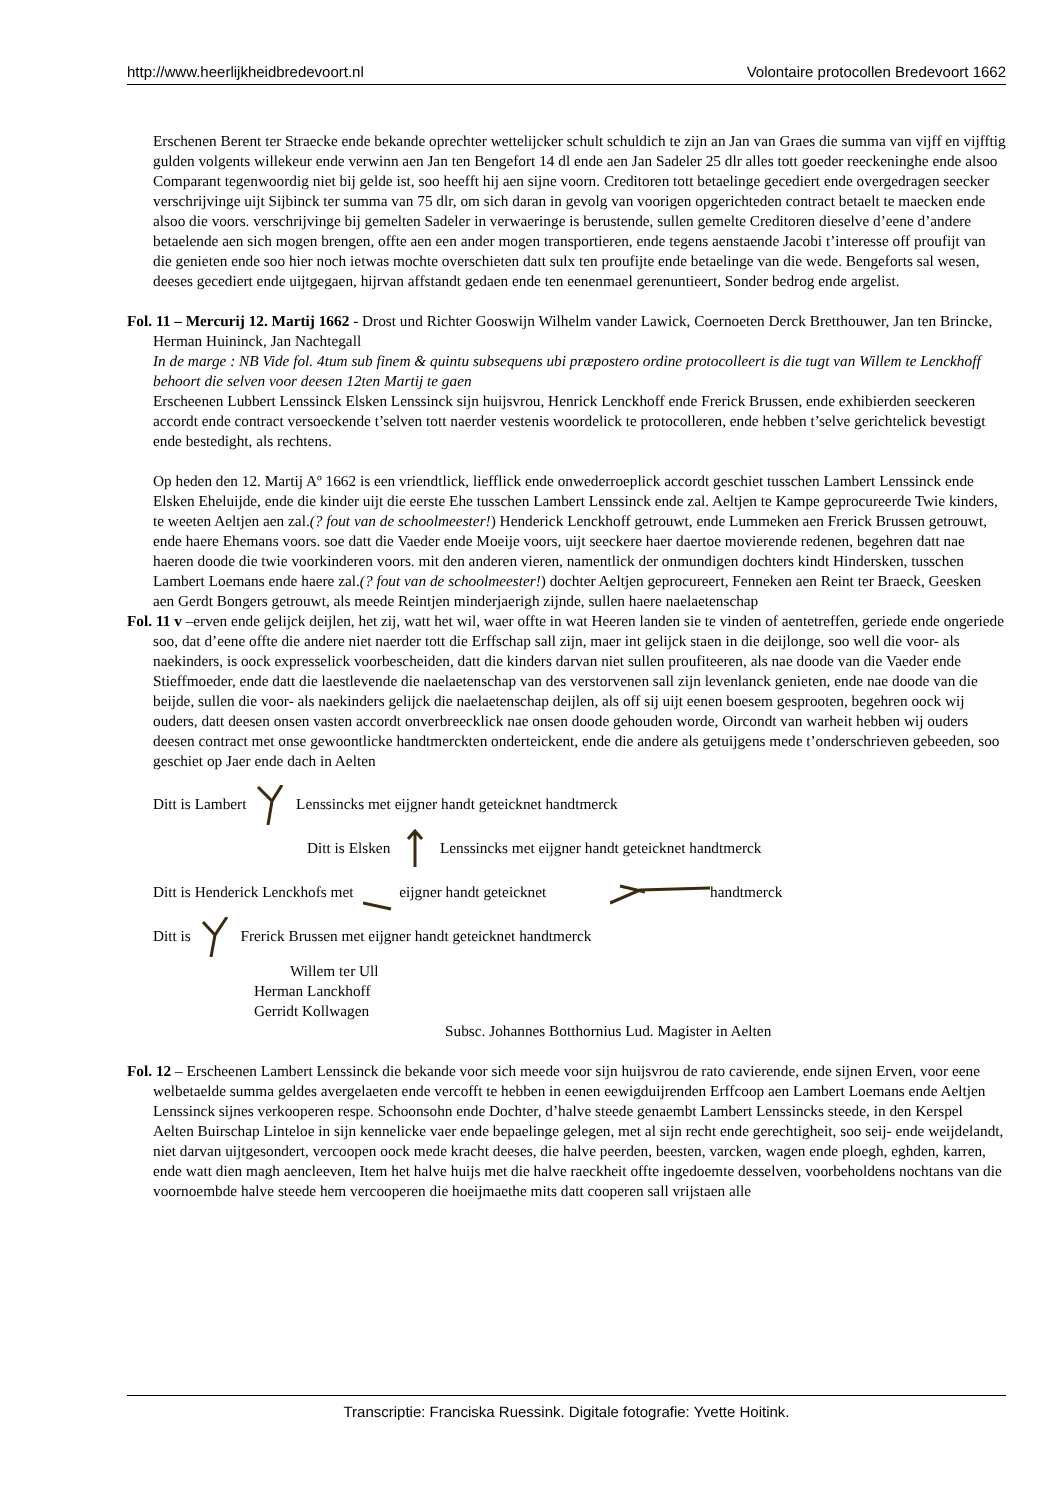http://www.heerlijkheidbredevoort.nl Volontaire protocollen Bredevoort 1662
Erschenen Berent ter Straecke ende bekande oprechter wettelijcker schult schuldich te zijn an Jan van Graes die summa van vijff en vijfftig gulden volgents willekeur ende verwinn aen Jan ten Bengefort 14 dl ende aen Jan Sadeler 25 dlr alles tott goeder reeckeninghe ende alsoo Comparant tegenwoordig niet bij gelde ist, soo heefft hij aen sijne voorn. Creditoren tott betaelinge gecediert ende overgedragen seecker verschrijvinge uijt Sijbinck ter summa van 75 dlr, om sich daran in gevolg van voorigen opgerichteden contract betaelt te maecken ende alsoo die voors. verschrijvinge bij gemelten Sadeler in verwaeringe is berustende, sullen gemelte Creditoren dieselve d’eene d’andere betaelende aen sich mogen brengen, offte aen een ander mogen transportieren, ende tegens aenstaende Jacobi t’interesse off proufijt van die genieten ende soo hier noch ietwas mochte overschieten datt sulx ten proufijte ende betaelinge van die wede. Bengeforts sal wesen, deeses gecediert ende uijtgegaen, hijrvan affstandt gedaen ende ten eenenmael gerenuntieert, Sonder bedrog ende argelist.
Fol. 11 – Mercurij 12. Martij 1662 - Drost und Richter Gooswijn Wilhelm vander Lawick, Coernoeten Derck Bretthouwer, Jan ten Brincke, Herman Huininck, Jan Nachtegall
In de marge : NB Vide fol. 4tum sub finem & quintu subsequens ubi præpostero ordine protocolleert is die tugt van Willem te Lenckhoff behoort die selven voor deesen 12ten Martij te gaen
Erscheenen Lubbert Lenssinck Elsken Lenssinck sijn huijsvrou, Henrick Lenckhoff ende Frerick Brussen, ende exhibierden seeckeren accordt ende contract versoeckende t’selven tott naerder vestenis woordelick te protocolleren, ende hebben t’selve gerichtelick bevestigt ende bestedight, als rechtens.
Op heden den 12. Martij Aº 1662 is een vriendtlick, liefflick ende onwederroeplick accordt geschiet tusschen Lambert Lenssinck ende Elsken Eheluijde, ende die kinder uijt die eerste Ehe tusschen Lambert Lenssinck ende zal. Aeltjen te Kampe geprocureerde Twie kinders, te weeten Aeltjen aen zal.(? fout van de schoolmeester!) Henderick Lenckhoff getrouwt, ende Lummeken aen Frerick Brussen getrouwt, ende haere Ehemans voors. soe datt die Vaeder ende Moeije voors, uijt seeckere haer daertoe movierende redenen, begehren datt nae haeren doode die twie voorkinderen voors. mit den anderen vieren, namentlick der onmundigen dochters kindt Hindersken, tusschen Lambert Loemans ende haere zal.(? fout van de schoolmeester!) dochter Aeltjen geprocureert, Fenneken aen Reint ter Braeck, Geesken aen Gerdt Bongers getrouwt, als meede Reintjen minderjaerigh zijnde, sullen haere naelaetenschap
Fol. 11 v –erven ende gelijck deijlen, het zij, watt het wil, waer offte in wat Heeren landen sie te vinden of aentetreffen, geriede ende ongeriede soo, dat d’eene offte die andere niet naerder tott die Erffschap sall zijn, maer int gelijck staen in die deijlonge, soo well die voor- als naekinders, is oock expresselick voorbescheiden, datt die kinders darvan niet sullen proufiteeren, als nae doode van die Vaeder ende Stieffmoeder, ende datt die laestlevende die naelaetenschap van des verstorvenen sall zijn levenlanck genieten, ende nae doode van die beijde, sullen die voor- als naekinders gelijck die naelaetenschap deijlen, als off sij uijt eenen boesem gesprooten, begehren oock wij ouders, datt deesen onsen vasten accordt onverbreecklick nae onsen doode gehouden worde, Oircondt van warheit hebben wij ouders deesen contract met onse gewoontlicke handtmerckten onderteickent, ende die andere als getuijgens mede t’onderschrieven gebeeden, soo geschiet op Jaer ende dach in Aelten
Ditt is Lambert Lenssincks met eijgner handt geteicknet handtmerck
Ditt is Elsken Lenssincks met eijgner handt geteicknet handtmerck
Ditt is Henderick Lenckhofs met eijgner handt geteicknet handtmerck
Ditt is Frerick Brussen met eijgner handt geteicknet handtmerck
Willem ter Ull
Herman Lanckhoff
Gerridt Kollwagen
Subsc. Johannes Botthornius Lud. Magister in Aelten
Fol. 12 – Erscheenen Lambert Lenssinck die bekande voor sich meede voor sijn huijsvrou de rato cavierende, ende sijnen Erven, voor eene welbetaelde summa geldes avergelaeten ende vercofft te hebben in eenen eewigduijrenden Erffcoop aen Lambert Loemans ende Aeltjen Lenssinck sijnes verkooperen respe. Schoonsohn ende Dochter, d’halve steede genaembt Lambert Lenssincks steede, in den Kerspel Aelten Buirschap Linteloe in sijn kennelicke vaer ende bepaelinge gelegen, met al sijn recht ende gerechtigheit, soo seij- ende weijdelandt, niet darvan uijtgesondert, vercoopen oock mede kracht deeses, die halve peerden, beesten, varcken, wagen ende ploegh, eghden, karren, ende watt dien magh aencleeven, Item het halve huijs met die halve raeckheit offte ingedoemte desselven, voorbeholdens nochtans van die voornoembde halve steede hem vercooperen die hoeijmaethe mits datt cooperen sall vrijstaen alle
Transcriptie: Franciska Ruessink. Digitale fotografie: Yvette Hoitink.